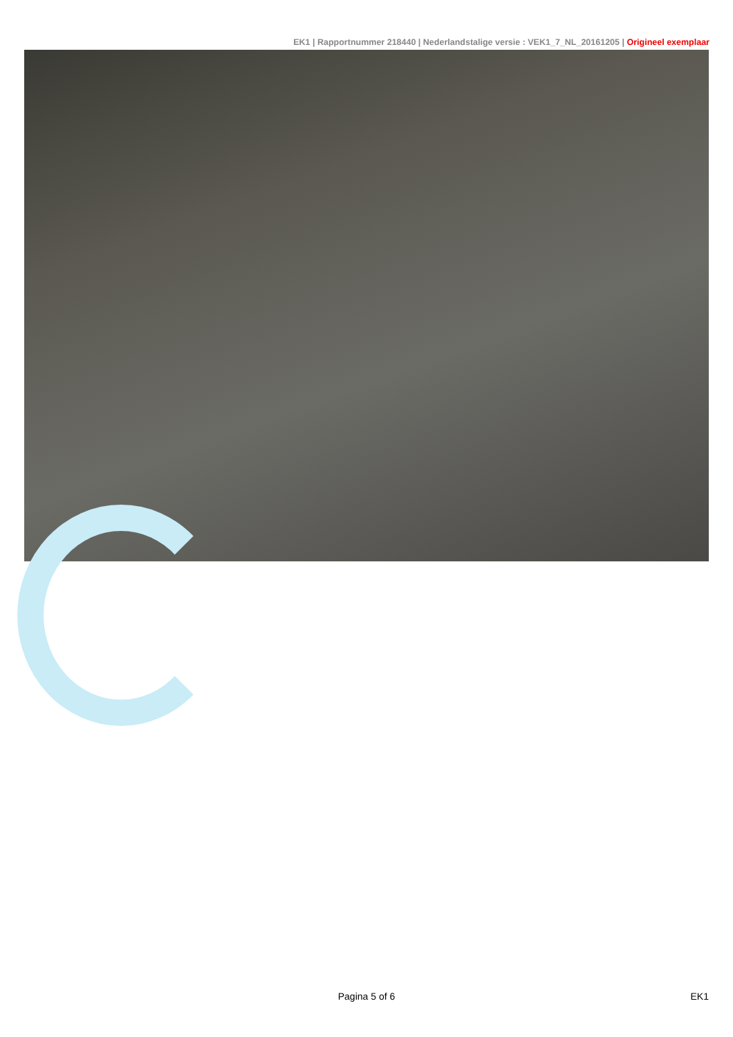EK1 | Rapportnummer 218440 | Nederlandstalige versie : VEK1_7_NL_20161205 | Origineel exemplaar
Pagina 5 of 6 EK1